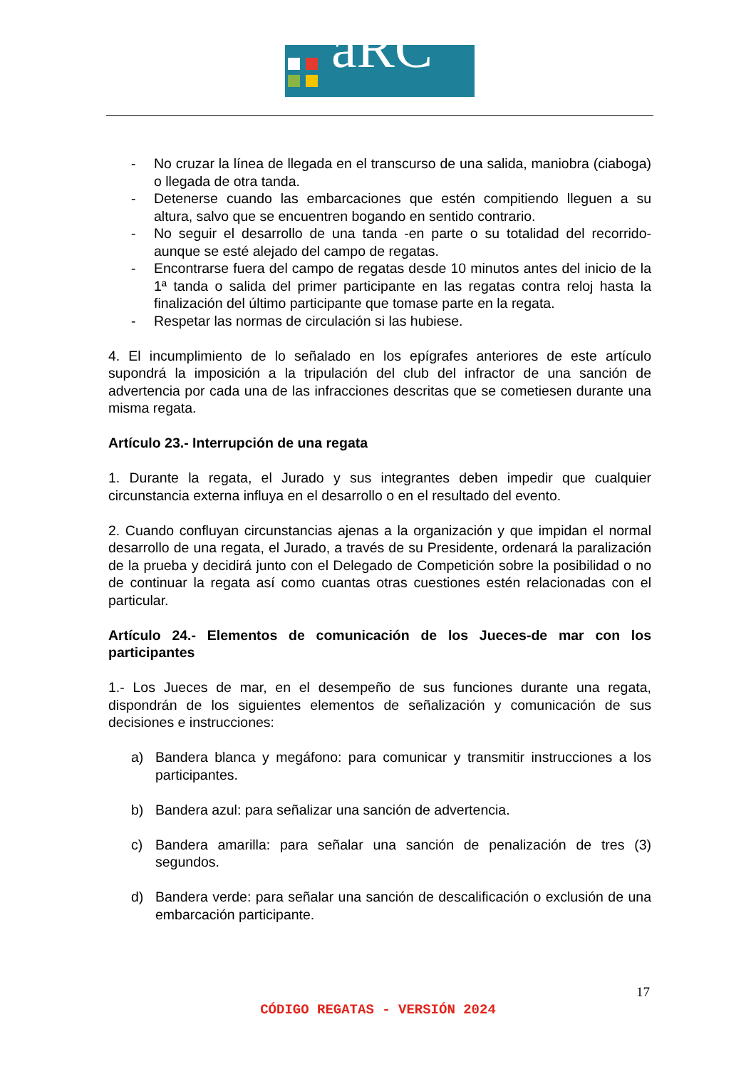aRC
- No cruzar la línea de llegada en el transcurso de una salida, maniobra (ciaboga) o llegada de otra tanda.
- Detenerse cuando las embarcaciones que estén compitiendo lleguen a su altura, salvo que se encuentren bogando en sentido contrario.
- No seguir el desarrollo de una tanda -en parte o su totalidad del recorrido- aunque se esté alejado del campo de regatas.
- Encontrarse fuera del campo de regatas desde 10 minutos antes del inicio de la 1ª tanda o salida del primer participante en las regatas contra reloj hasta la finalización del último participante que tomase parte en la regata.
- Respetar las normas de circulación si las hubiese.
4. El incumplimiento de lo señalado en los epígrafes anteriores de este artículo supondrá la imposición a la tripulación del club del infractor de una sanción de advertencia por cada una de las infracciones descritas que se cometiesen durante una misma regata.
Artículo 23.- Interrupción de una regata
1. Durante la regata, el Jurado y sus integrantes deben impedir que cualquier circunstancia externa influya en el desarrollo o en el resultado del evento.
2. Cuando confluyan circunstancias ajenas a la organización y que impidan el normal desarrollo de una regata, el Jurado, a través de su Presidente, ordenará la paralización de la prueba y decidirá junto con el Delegado de Competición sobre la posibilidad o no de continuar la regata así como cuantas otras cuestiones estén relacionadas con el particular.
Artículo 24.- Elementos de comunicación de los Jueces-de mar con los participantes
1.- Los Jueces de mar, en el desempeño de sus funciones durante una regata, dispondrán de los siguientes elementos de señalización y comunicación de sus decisiones e instrucciones:
a) Bandera blanca y megáfono: para comunicar y transmitir instrucciones a los participantes.
b) Bandera azul: para señalizar una sanción de advertencia.
c) Bandera amarilla: para señalar una sanción de penalización de tres (3) segundos.
d) Bandera verde: para señalar una sanción de descalificación o exclusión de una embarcación participante.
17
CÓDIGO REGATAS - VERSIÓN 2024